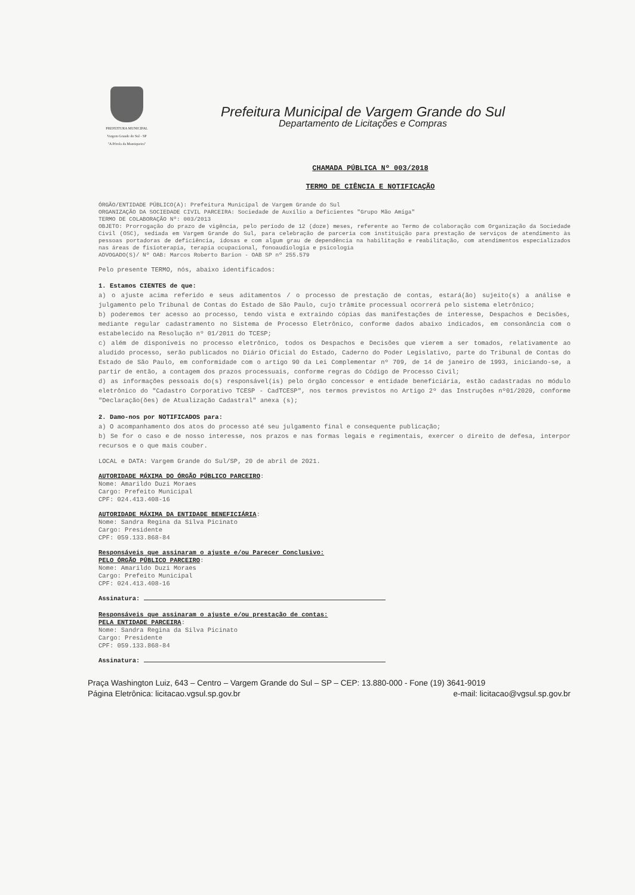PREFEITURA MUNICIPAL
Vargem Grande do Sul - SP
"A Pérola da Mantiqueira"
Prefeitura Municipal de Vargem Grande do Sul
Departamento de Licitações e Compras
CHAMADA PÚBLICA Nº 003/2018
TERMO DE CIÊNCIA E NOTIFICAÇÃO
ÓRGÃO/ENTIDADE PÚBLICO(A): Prefeitura Municipal de Vargem Grande do Sul
ORGANIZAÇÃO DA SOCIEDADE CIVIL PARCEIRA: Sociedade de Auxílio a Deficientes "Grupo Mão Amiga"
TERMO DE COLABORAÇÃO Nº: 003/2013
OBJETO: Prorrogação do prazo de vigência, pelo período de 12 (doze) meses, referente ao Termo de colaboração com Organização da Sociedade Civil (OSC), sediada em Vargem Grande do Sul, para celebração de parceria com instituição para prestação de serviços de atendimento às pessoas portadoras de deficiência, idosas e com algum grau de dependência na habilitação e reabilitação, com atendimentos especializados nas áreas de fisioterapia, terapia ocupacional, fonoaudiologia e psicologia
ADVOGADO(S)/ Nº OAB: Marcos Roberto Barion - OAB SP nº 255.579
Pelo presente TERMO, nós, abaixo identificados:
1. Estamos CIENTES de que:
a) o ajuste acima referido e seus aditamentos / o processo de prestação de contas, estará(ão) sujeito(s) a análise e julgamento pelo Tribunal de Contas do Estado de São Paulo, cujo trâmite processual ocorrerá pelo sistema eletrônico;
b) poderemos ter acesso ao processo, tendo vista e extraindo cópias das manifestações de interesse, Despachos e Decisões, mediante regular cadastramento no Sistema de Processo Eletrônico, conforme dados abaixo indicados, em consonância com o estabelecido na Resolução nº 01/2011 do TCESP;
c) além de disponíveis no processo eletrônico, todos os Despachos e Decisões que vierem a ser tomados, relativamente ao aludido processo, serão publicados no Diário Oficial do Estado, Caderno do Poder Legislativo, parte do Tribunal de Contas do Estado de São Paulo, em conformidade com o artigo 90 da Lei Complementar nº 709, de 14 de janeiro de 1993, iniciando-se, a partir de então, a contagem dos prazos processuais, conforme regras do Código de Processo Civil;
d) as informações pessoais do(s) responsável(is) pelo órgão concessor e entidade beneficiária, estão cadastradas no módulo eletrônico do "Cadastro Corporativo TCESP - CadTCESP", nos termos previstos no Artigo 2º das Instruções nº01/2020, conforme "Declaração(ões) de Atualização Cadastral" anexa (s);
2. Damo-nos por NOTIFICADOS para:
a) O acompanhamento dos atos do processo até seu julgamento final e consequente publicação;
b) Se for o caso e de nosso interesse, nos prazos e nas formas legais e regimentais, exercer o direito de defesa, interpor recursos e o que mais couber.
LOCAL e DATA: Vargem Grande do Sul/SP, 20 de abril de 2021.
AUTORIDADE MÁXIMA DO ÓRGÃO PÚBLICO PARCEIRO:
Nome: Amarildo Duzi Moraes
Cargo: Prefeito Municipal
CPF: 024.413.408-16
AUTORIDADE MÁXIMA DA ENTIDADE BENEFICIÁRIA:
Nome: Sandra Regina da Silva Picinato
Cargo: Presidente
CPF: 059.133.868-84
Responsáveis que assinaram o ajuste e/ou Parecer Conclusivo:
PELO ÓRGÃO PÚBLICO PARCEIRO:
Nome: Amarildo Duzi Moraes
Cargo: Prefeito Municipal
CPF: 024.413.408-16
Assinatura:
Responsáveis que assinaram o ajuste e/ou prestação de contas:
PELA ENTIDADE PARCEIRA:
Nome: Sandra Regina da Silva Picinato
Cargo: Presidente
CPF: 059.133.868-84
Assinatura:
Praça Washington Luiz, 643 – Centro – Vargem Grande do Sul – SP – CEP: 13.880-000 - Fone (19) 3641-9019
Página Eletrônica: licitacao.vgsul.sp.gov.br e-mail: licitacao@vgsul.sp.gov.br